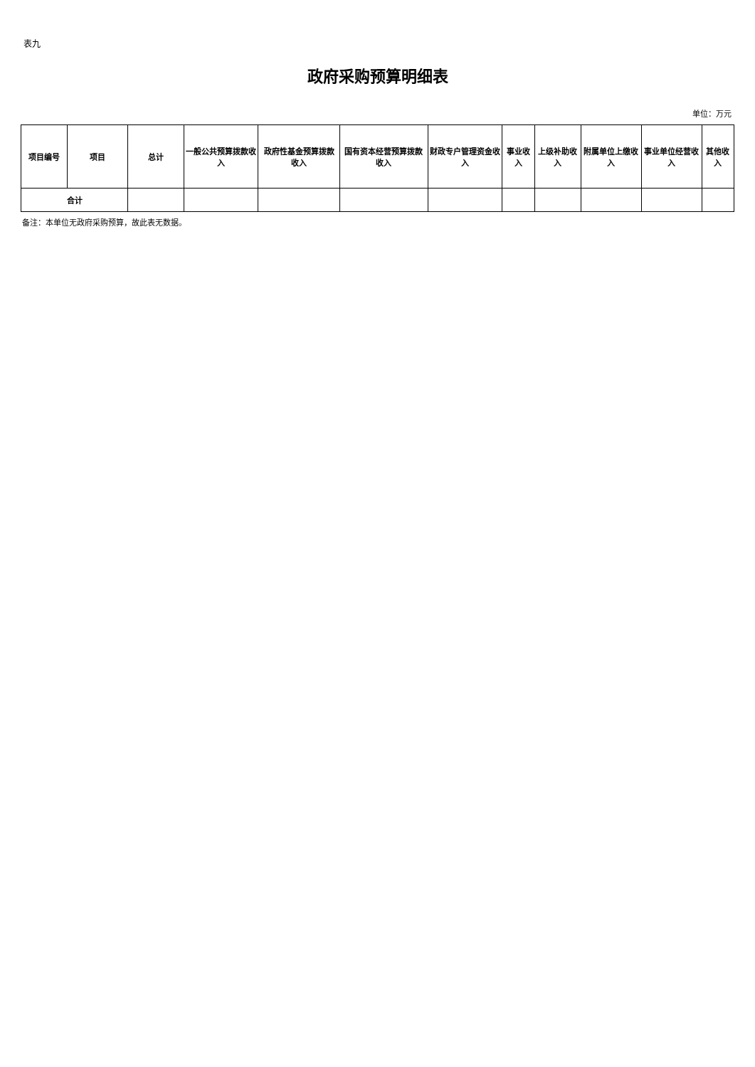表九
政府采购预算明细表
单位：万元
| 项目编号 | 项目 | 总计 | 一般公共预算拨款收入 | 政府性基金预算拨款收入 | 国有资本经营预算拨款收入 | 财政专户管理资金收入 | 事业收入 | 上级补助收入 | 附属单位上缴收入 | 事业单位经营收入 | 其他收入 |
| --- | --- | --- | --- | --- | --- | --- | --- | --- | --- | --- | --- |
| 合计 | | | | | | | | | | | |
备注：本单位无政府采购预算，故此表无数据。